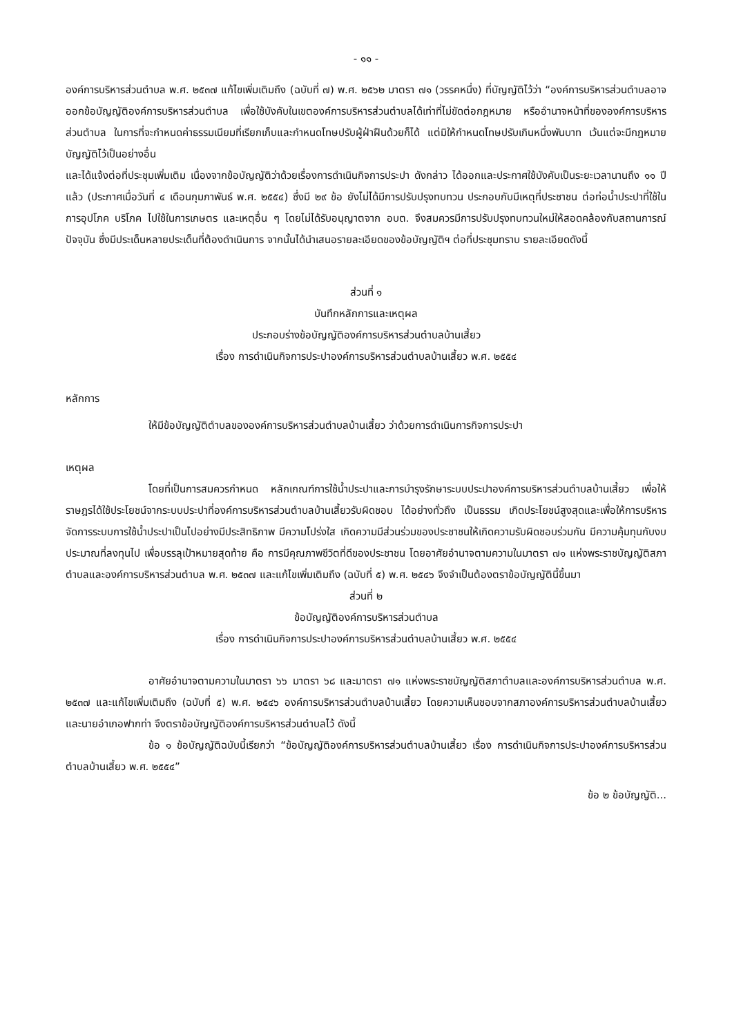- ๑๑ -
องค์การบริหารส่วนตำบล พ.ศ. ๒๕๓๗ แก้ไขเพิ่มเติมถึง (ฉบับที่ ๗) พ.ศ. ๒๕๖๒ มาตรา ๗๑ (วรรคหนึ่ง) ที่บัญญัติไว้ว่า “องค์การบริหารส่วนตำบลอาจออกข้อบัญญัติองค์การบริหารส่วนตำบล เพื่อใช้บังคับในเขตองค์การบริหารส่วนตำบลได้เท่าที่ไม่ขัดต่อกฎหมาย หรืออำนาจหน้าที่ขององค์การบริหารส่วนตำบล ในการที่จะกำหนดค่าธรรมเนียมที่เรียกเก็บและกำหนดโทษปรับผู้ฝ่าฝืนด้วยก็ได้ แต่มิให้กำหนดโทษปรับเกินหนึ่งพันบาท เว้นแต่จะมีกฎหมายบัญญัติไว้เป็นอย่างอื่น
และได้แจ้งต่อที่ประชุมเพิ่มเติม เนื่องจากข้อบัญญัติว่าด้วยเรื่องการดำเนินกิจการประปา ดังกล่าว ได้ออกและประกาศใช้บังคับเป็นระยะเวลานานถึง ๑๑ ปีแล้ว (ประกาศเมื่อวันที่ ๔ เดือนกุมภาพันธ์ พ.ศ. ๒๕๕๔) ซึ่งมี ๒๙ ข้อ ยังไม่ได้มีการปรับปรุงทบทวน ประกอบกับมีเหตุที่ประชาชน ต่อท่อน้ำประปาที่ใช้ในการอุปโภค บริโภค ไปใช้ในการเกษตร และเหตุอื่น ๆ โดยไม่ได้รับอนุญาตจาก อบต. จึงสมควรมีการปรับปรุงทบทวนใหม่ให้สอดคล้องกับสถานการณ์ปัจจุบัน ซึ่งมีประเด็นหลายประเด็นที่ต้องดำเนินการ จากนั้นได้นำเสนอรายละเอียดของข้อบัญญัติฯ ต่อที่ประชุมทราบ รายละเอียดดังนี้
ส่วนที่ ๑
บันทึกหลักการและเหตุผล
ประกอบร่างข้อบัญญัติองค์การบริหารส่วนตำบลบ้านเสี้ยว
เรื่อง การดำเนินกิจการประปาองค์การบริหารส่วนตำบลบ้านเสี้ยว พ.ศ. ๒๕๕๔
หลักการ
ให้มีข้อบัญญัติตำบลขององค์การบริหารส่วนตำบลบ้านเสี้ยว ว่าด้วยการดำเนินการกิจการประปา
เหตุผล
โดยที่เป็นการสมควรกำหนด หลักเกณฑ์การใช้น้ำประปาและการบำรุงรักษาระบบประปาองค์การบริหารส่วนตำบลบ้านเสี้ยว เพื่อให้ราษฎรได้ใช้ประโยชน์จากระบบประปาที่องค์การบริหารส่วนตำบลบ้านเสี้ยวรับผิดชอบ ได้อย่างทั่วถึง เป็นธรรม เกิดประโยชน์สูงสุดและเพื่อให้การบริหารจัดการระบบการใช้น้ำประปาเป็นไปอย่างมีประสิทธิภาพ มีความโปร่งใส เกิดความมีส่วนร่วมของประชาชนให้เกิดความรับผิดชอบร่วมกัน มีความคุ้มทุนกับงบประมาณที่ลงทุนไป เพื่อบรรลุเป้าหมายสุดท้าย คือ การมีคุณภาพชีวิตที่ดีของประชาชน โดยอาศัยอำนาจตามความในมาตรา ๗๑ แห่งพระราชบัญญัติสภาตำบลและองค์การบริหารส่วนตำบล พ.ศ. ๒๕๓๗ และแก้ไขเพิ่มเติมถึง (ฉบับที่ ๕) พ.ศ. ๒๕๔๖ จึงจำเป็นต้องตราข้อบัญญัตินี้ขึ้นมา
ส่วนที่ ๒
ข้อบัญญัติองค์การบริหารส่วนตำบล
เรื่อง การดำเนินกิจการประปาองค์การบริหารส่วนตำบลบ้านเสี้ยว พ.ศ. ๒๕๕๔
อาศัยอำนาจตามความในมาตรา ๖๖ มาตรา ๖๘ และมาตรา ๗๑ แห่งพระราชบัญญัติสภาตำบลและองค์การบริหารส่วนตำบล พ.ศ. ๒๕๓๗ และแก้ไขเพิ่มเติมถึง (ฉบับที่ ๕) พ.ศ. ๒๕๔๖ องค์การบริหารส่วนตำบลบ้านเสี้ยว โดยความเห็นชอบจากสภาองค์การบริหารส่วนตำบลบ้านเสี้ยว และนายอำเภอฟากท่า จึงตราข้อบัญญัติองค์การบริหารส่วนตำบลไว้ ดังนี้
ข้อ ๑ ข้อบัญญัติฉบับนี้เรียกว่า “ข้อบัญญัติองค์การบริหารส่วนตำบลบ้านเสี้ยว เรื่อง การดำเนินกิจการประปาองค์การบริหารส่วนตำบลบ้านเสี้ยว พ.ศ. ๒๕๕๔”
ข้อ ๒ ข้อบัญญัติ...